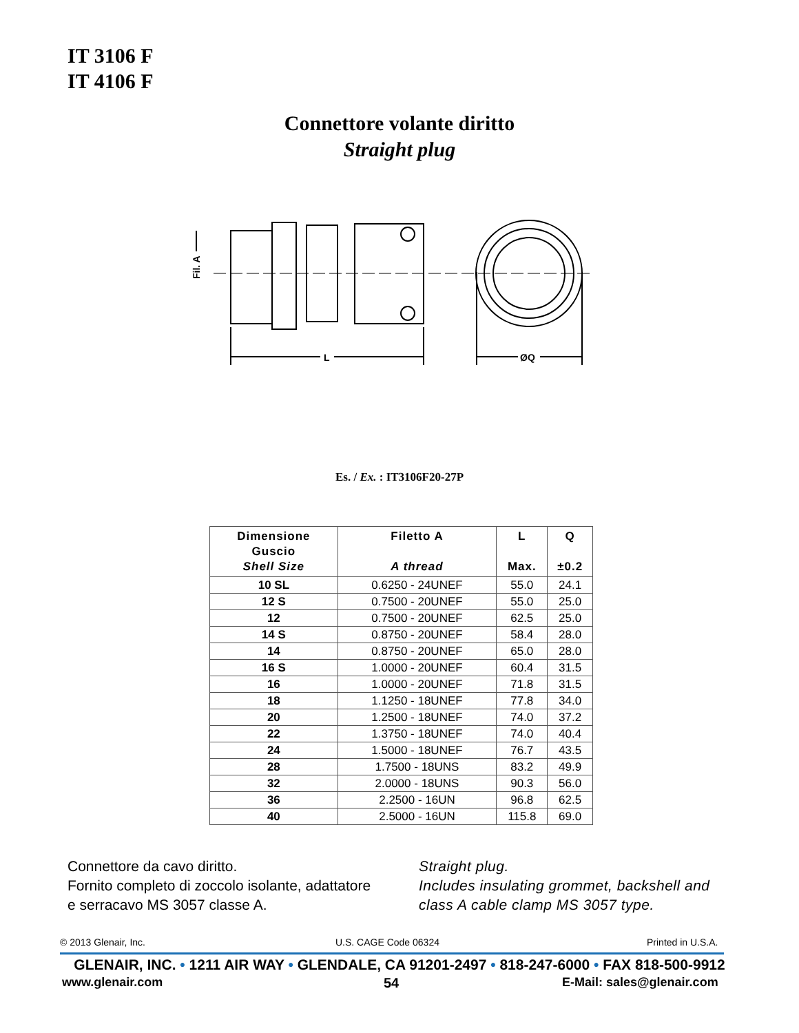IT 3106 F
IT 4106 F
Connettore volante diritto
Straight plug
L
ØQ
Fil. A
Es. / Ex. : IT3106F20-27P
| Dimensione Guscio Shell Size | Filetto A A thread | L Max. | Q ±0.2 |
| --- | --- | --- | --- |
| 10 SL | 0.6250 - 24UNEF | 55.0 | 24.1 |
| 12 S | 0.7500 - 20UNEF | 55.0 | 25.0 |
| 12 | 0.7500 - 20UNEF | 62.5 | 25.0 |
| 14 S | 0.8750 - 20UNEF | 58.4 | 28.0 |
| 14 | 0.8750 - 20UNEF | 65.0 | 28.0 |
| 16 S | 1.0000 - 20UNEF | 60.4 | 31.5 |
| 16 | 1.0000 - 20UNEF | 71.8 | 31.5 |
| 18 | 1.1250 - 18UNEF | 77.8 | 34.0 |
| 20 | 1.2500 - 18UNEF | 74.0 | 37.2 |
| 22 | 1.3750 - 18UNEF | 74.0 | 40.4 |
| 24 | 1.5000 - 18UNEF | 76.7 | 43.5 |
| 28 | 1.7500 - 18UNS | 83.2 | 49.9 |
| 32 | 2.0000 - 18UNS | 90.3 | 56.0 |
| 36 | 2.2500 - 16UN | 96.8 | 62.5 |
| 40 | 2.5000 - 16UN | 115.8 | 69.0 |
Connettore da cavo diritto.
Fornito completo di zoccolo isolante, adattatore
e serracavo MS 3057 classe A.
Straight plug.
Includes insulating grommet, backshell and
class A cable clamp MS 3057 type.
© 2013 Glenair, Inc. U.S. CAGE Code 06324 Printed in U.S.A.
GLENAIR, INC. • 1211 AIR WAY • GLENDALE, CA 91201-2497 • 818-247-6000 • FAX 818-500-9912
www.glenair.com 54 E-Mail: sales@glenair.com